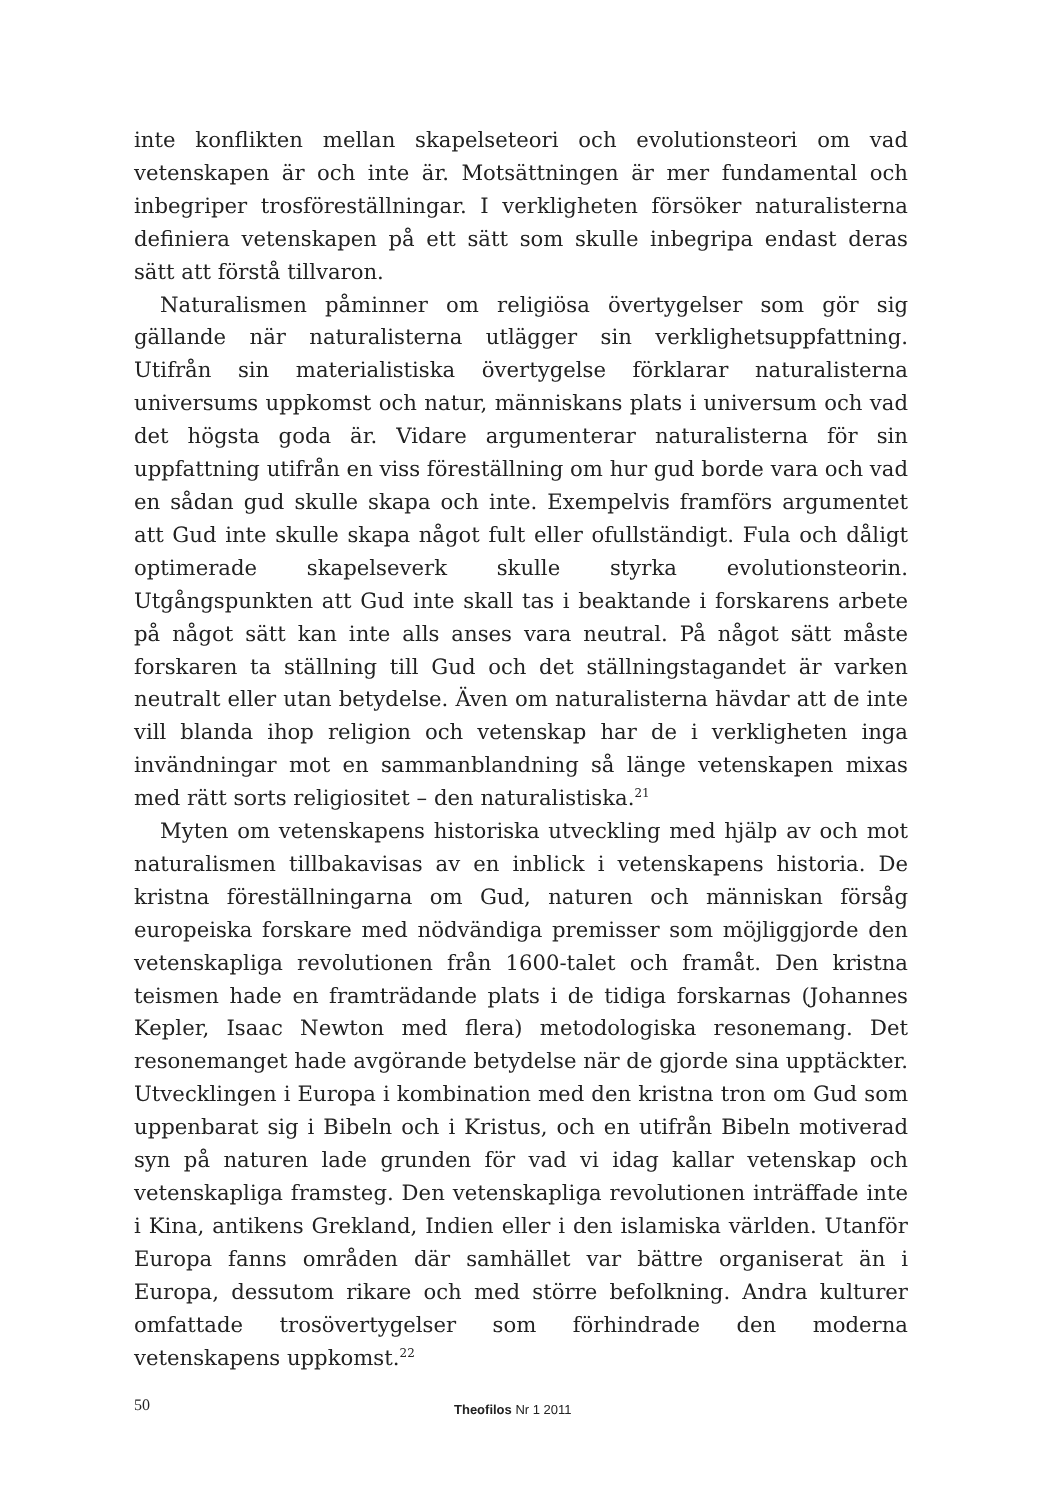inte konflikten mellan skapelseteori och evolutionsteori om vad vetenskapen är och inte är. Motsättningen är mer fundamental och inbegriper trosföreställningar. I verkligheten försöker naturalisterna definiera vetenskapen på ett sätt som skulle inbegripa endast deras sätt att förstå tillvaron.
Naturalismen påminner om religiösa övertygelser som gör sig gällande när naturalisterna utlägger sin verklighetsuppfattning. Utifrån sin materialistiska övertygelse förklarar naturalisterna universums uppkomst och natur, människans plats i universum och vad det högsta goda är. Vidare argumenterar naturalisterna för sin uppfattning utifrån en viss föreställning om hur gud borde vara och vad en sådan gud skulle skapa och inte. Exempelvis framförs argumentet att Gud inte skulle skapa något fult eller ofullständigt. Fula och dåligt optimerade skapelseverk skulle styrka evolutionsteorin. Utgångspunkten att Gud inte skall tas i beaktande i forskarens arbete på något sätt kan inte alls anses vara neutral. På något sätt måste forskaren ta ställning till Gud och det ställningstagandet är varken neutralt eller utan betydelse. Även om naturalisterna hävdar att de inte vill blanda ihop religion och vetenskap har de i verkligheten inga invändningar mot en sammanblandning så länge vetenskapen mixas med rätt sorts religiositet – den naturalistiska.<sup>21</sup>
Myten om vetenskapens historiska utveckling med hjälp av och mot naturalismen tillbakavisas av en inblick i vetenskapens historia. De kristna föreställningarna om Gud, naturen och människan försåg europeiska forskare med nödvändiga premisser som möjliggjorde den vetenskapliga revolutionen från 1600-talet och framåt. Den kristna teismen hade en framträdande plats i de tidiga forskarnas (Johannes Kepler, Isaac Newton med flera) metodologiska resonemang. Det resonemanget hade avgörande betydelse när de gjorde sina upptäckter. Utvecklingen i Europa i kombination med den kristna tron om Gud som uppenbarat sig i Bibeln och i Kristus, och en utifrån Bibeln motiverad syn på naturen lade grunden för vad vi idag kallar vetenskap och vetenskapliga framsteg. Den vetenskapliga revolutionen inträffade inte i Kina, antikens Grekland, Indien eller i den islamiska världen. Utanför Europa fanns områden där samhället var bättre organiserat än i Europa, dessutom rikare och med större befolkning. Andra kulturer omfattade trosövertygelser som förhindrade den moderna vetenskapens uppkomst.<sup>22</sup>
50 Theofilos Nr 1 2011